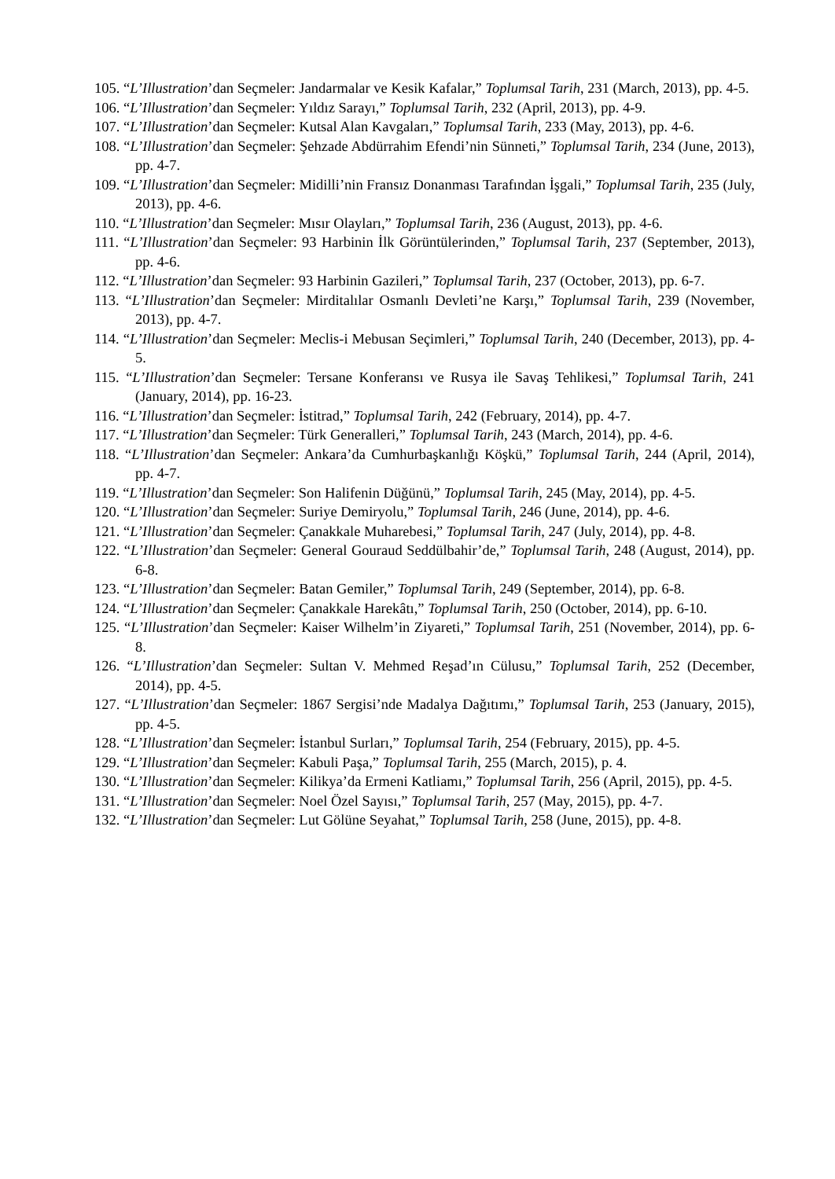105. “L’Illustration’dan Seçmeler: Jandarmalar ve Kesik Kafalar,” Toplumsal Tarih, 231 (March, 2013), pp. 4-5.
106. “L’Illustration’dan Seçmeler: Yıldız Sarayı,” Toplumsal Tarih, 232 (April, 2013), pp. 4-9.
107. “L’Illustration’dan Seçmeler: Kutsal Alan Kavgaları,” Toplumsal Tarih, 233 (May, 2013), pp. 4-6.
108. “L’Illustration’dan Seçmeler: Şehzade Abdürrahim Efendi’nin Sünneti,” Toplumsal Tarih, 234 (June, 2013), pp. 4-7.
109. “L’Illustration’dan Seçmeler: Midilli’nin Fransız Donanması Tarafından İşgali,” Toplumsal Tarih, 235 (July, 2013), pp. 4-6.
110. “L’Illustration’dan Seçmeler: Mısır Olayları,” Toplumsal Tarih, 236 (August, 2013), pp. 4-6.
111. “L’Illustration’dan Seçmeler: 93 Harbinin İlk Görüntülerinden,” Toplumsal Tarih, 237 (September, 2013), pp. 4-6.
112. “L’Illustration’dan Seçmeler: 93 Harbinin Gazileri,” Toplumsal Tarih, 237 (October, 2013), pp. 6-7.
113. “L’Illustration’dan Seçmeler: Mirditalılar Osmanlı Devleti’ne Karşı,” Toplumsal Tarih, 239 (November, 2013), pp. 4-7.
114. “L’Illustration’dan Seçmeler: Meclis-i Mebusan Seçimleri,” Toplumsal Tarih, 240 (December, 2013), pp. 4-5.
115. “L’Illustration’dan Seçmeler: Tersane Konferansı ve Rusya ile Savaş Tehlikesi,” Toplumsal Tarih, 241 (January, 2014), pp. 16-23.
116. “L’Illustration’dan Seçmeler: İstitrad,” Toplumsal Tarih, 242 (February, 2014), pp. 4-7.
117. “L’Illustration’dan Seçmeler: Türk Generalleri,” Toplumsal Tarih, 243 (March, 2014), pp. 4-6.
118. “L’Illustration’dan Seçmeler: Ankara’da Cumhurbaşkanlığı Köşkü,” Toplumsal Tarih, 244 (April, 2014), pp. 4-7.
119. “L’Illustration’dan Seçmeler: Son Halifenin Düğünü,” Toplumsal Tarih, 245 (May, 2014), pp. 4-5.
120. “L’Illustration’dan Seçmeler: Suriye Demiryolu,” Toplumsal Tarih, 246 (June, 2014), pp. 4-6.
121. “L’Illustration’dan Seçmeler: Çanakkale Muharebesi,” Toplumsal Tarih, 247 (July, 2014), pp. 4-8.
122. “L’Illustration’dan Seçmeler: General Gouraud Seddülbahir’de,” Toplumsal Tarih, 248 (August, 2014), pp. 6-8.
123. “L’Illustration’dan Seçmeler: Batan Gemiler,” Toplumsal Tarih, 249 (September, 2014), pp. 6-8.
124. “L’Illustration’dan Seçmeler: Çanakkale Harekâtı,” Toplumsal Tarih, 250 (October, 2014), pp. 6-10.
125. “L’Illustration’dan Seçmeler: Kaiser Wilhelm’in Ziyareti,” Toplumsal Tarih, 251 (November, 2014), pp. 6-8.
126. “L’Illustration’dan Seçmeler: Sultan V. Mehmed Reşad’ın Cülusu,” Toplumsal Tarih, 252 (December, 2014), pp. 4-5.
127. “L’Illustration’dan Seçmeler: 1867 Sergisi’nde Madalya Dağıtımı,” Toplumsal Tarih, 253 (January, 2015), pp. 4-5.
128. “L’Illustration’dan Seçmeler: İstanbul Surları,” Toplumsal Tarih, 254 (February, 2015), pp. 4-5.
129. “L’Illustration’dan Seçmeler: Kabuli Paşa,” Toplumsal Tarih, 255 (March, 2015), p. 4.
130. “L’Illustration’dan Seçmeler: Kilikya’da Ermeni Katliamı,” Toplumsal Tarih, 256 (April, 2015), pp. 4-5.
131. “L’Illustration’dan Seçmeler: Noel Özel Sayısı,” Toplumsal Tarih, 257 (May, 2015), pp. 4-7.
132. “L’Illustration’dan Seçmeler: Lut Gölüne Seyahat,” Toplumsal Tarih, 258 (June, 2015), pp. 4-8.